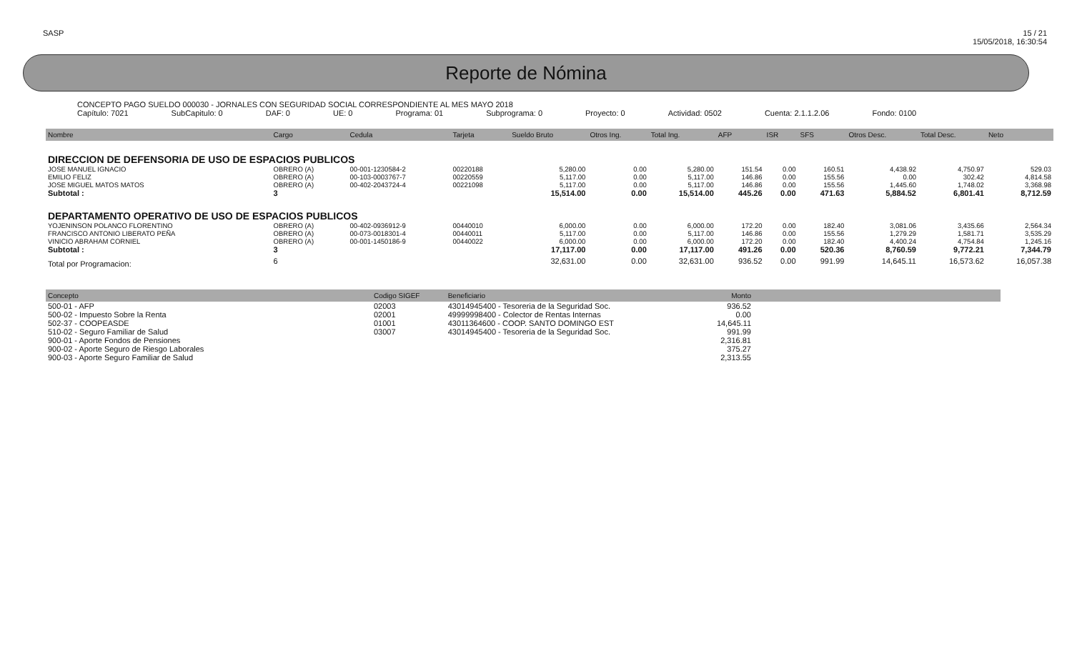SASP 15 / 21
15/05/2018, 16:30:54
Reporte de Nómina
CONCEPTO PAGO SUELDO 000030 - JORNALES CON SEGURIDAD SOCIAL CORRESPONDIENTE AL MES MAYO 2018
Capítulo: 7021 SubCapitulo: 0 DAF: 0 UE: 0 Programa: 01 Subprograma: 0 Proyecto: 0 Actividad: 0502 Cuenta: 2.1.1.2.06 Fondo: 0100
| Nombre | Cargo | Cedula | Tarjeta | Sueldo Bruto | Otros Ing. | Total Ing. | AFP | ISR | SFS | Otros Desc. | Total Desc. | Neto |
| --- | --- | --- | --- | --- | --- | --- | --- | --- | --- | --- | --- | --- |
| DIRECCION DE DEFENSORIA DE USO DE ESPACIOS PUBLICOS | | | | | | | | | | | | |
| JOSE MANUEL IGNACIO | OBRERO (A) | 00-001-1230584-2 | 00220188 | 5,280.00 | 0.00 | 5,280.00 | 151.54 | 0.00 | 160.51 | 4,438.92 | 4,750.97 | 529.03 |
| EMILIO FELIZ | OBRERO (A) | 00-103-0003767-7 | 00220559 | 5,117.00 | 0.00 | 5,117.00 | 146.86 | 0.00 | 155.56 | 0.00 | 302.42 | 4,814.58 |
| JOSE MIGUEL MATOS MATOS | OBRERO (A) | 00-402-2043724-4 | 00221098 | 5,117.00 | 0.00 | 5,117.00 | 146.86 | 0.00 | 155.56 | 1,445.60 | 1,748.02 | 3,368.98 |
| Subtotal : | 3 | | | 15,514.00 | 0.00 | 15,514.00 | 445.26 | 0.00 | 471.63 | 5,884.52 | 6,801.41 | 8,712.59 |
| DEPARTAMENTO OPERATIVO DE USO DE ESPACIOS PUBLICOS | | | | | | | | | | | | |
| YOJENINSON POLANCO FLORENTINO | OBRERO (A) | 00-402-0936912-9 | 00440010 | 6,000.00 | 0.00 | 6,000.00 | 172.20 | 0.00 | 182.40 | 3,081.06 | 3,435.66 | 2,564.34 |
| FRANCISCO ANTONIO LIBERATO PEÑA | OBRERO (A) | 00-073-0018301-4 | 00440011 | 5,117.00 | 0.00 | 5,117.00 | 146.86 | 0.00 | 155.56 | 1,279.29 | 1,581.71 | 3,535.29 |
| VINICIO ABRAHAM CORNIEL | OBRERO (A) | 00-001-1450186-9 | 00440022 | 6,000.00 | 0.00 | 6,000.00 | 172.20 | 0.00 | 182.40 | 4,400.24 | 4,754.84 | 1,245.16 |
| Subtotal : | 3 | | | 17,117.00 | 0.00 | 17,117.00 | 491.26 | 0.00 | 520.36 | 8,760.59 | 9,772.21 | 7,344.79 |
| Total por Programacion: | 6 | | | 32,631.00 | 0.00 | 32,631.00 | 936.52 | 0.00 | 991.99 | 14,645.11 | 16,573.62 | 16,057.38 |
| Concepto | Codigo SIGEF | Beneficiario | Monto | |
| --- | --- | --- | --- | --- |
| 500-01 - AFP | 02003 | 43014945400 - Tesoreria de la Seguridad Soc. | 936.52 | |
| 500-02 - Impuesto Sobre la Renta | 02001 | 49999998400 - Colector de Rentas Internas | 0.00 | |
| 502-37 - COOPEASDE | 01001 | 43011364600 - COOP. SANTO DOMINGO EST | 14,645.11 | |
| 510-02 - Seguro Familiar de Salud | 03007 | 43014945400 - Tesoreria de la Seguridad Soc. | 991.99 | |
| 900-01 - Aporte Fondos de Pensiones | | | 2,316.81 | |
| 900-02 - Aporte Seguro de Riesgo Laborales | | | 375.27 | |
| 900-03 - Aporte Seguro Familiar de Salud | | | 2,313.55 | |